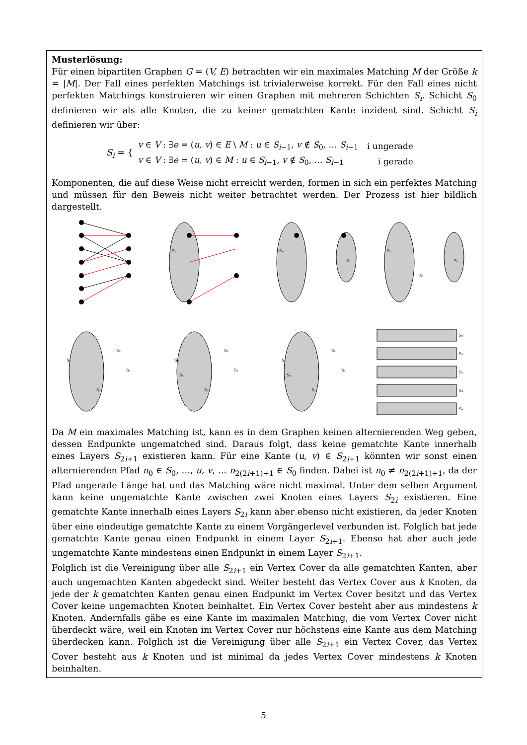Musterlösung:
Für einen bipartiten Graphen G = (V, E) betrachten wir ein maximales Matching M der Größe k = |M|. Der Fall eines perfekten Matchings ist trivialerweise korrekt. Für den Fall eines nicht perfekten Matchings konstruieren wir einen Graphen mit mehreren Schichten S<sub>i</sub>. Schicht S<sub>0</sub> definieren wir als alle Knoten, die zu keiner gematchten Kante inzident sind. Schicht S<sub>i</sub> definieren wir über:
S<sub>i</sub> = {
| v ∈ V : ∃ e = ( u, v ) ∈ E \ M : u ∈ S<sub>i−1</sub>, v ∉ S<sub>0</sub>, … S<sub>i−1</sub> | i ungerade |
| v ∈ V : ∃ e = ( u, v ) ∈ M : u ∈ S<sub>i−1</sub>, v ∉ S<sub>0</sub>, … S<sub>i−1</sub> | i gerade |
Komponenten, die auf diese Weise nicht erreicht werden, formen in sich ein perfektes Matching und müssen für den Beweis nicht weiter betrachtet werden. Der Prozess ist hier bildlich dargestellt.
S₀
S₀
S₁
S₀
S₁
S₂
S₀
S₁
S₂
S₃
S₀
S₁
S₂
S₃
S₄
S₀
S₁
S₂
S₃
S₄
S₀
S₁
S₂
S₃
S₄
Da M ein maximales Matching ist, kann es in dem Graphen keinen alternierenden Weg geben, dessen Endpunkte ungematched sind. Daraus folgt, dass keine gematchte Kante innerhalb eines Layers S<sub>2i+1</sub> existieren kann. Für eine Kante (u, v) ∈ S<sub>2i+1</sub> könnten wir sonst einen alternierenden Pfad n<sub>0</sub> ∈ S<sub>0</sub>, …, u, v, … n<sub>2(2i+1)+1</sub> ∈ S<sub>0</sub> finden. Dabei ist n<sub>0</sub> ≠ n<sub>2(2i+1)+1</sub>, da der Pfad ungerade Länge hat und das Matching wäre nicht maximal. Unter dem selben Argument kann keine ungematchte Kante zwischen zwei Knoten eines Layers S<sub>2i</sub> existieren. Eine gematchte Kante innerhalb eines Layers S<sub>2i</sub> kann aber ebenso nicht existieren, da jeder Knoten über eine eindeutige gematchte Kante zu einem Vorgängerlevel verbunden ist. Folglich hat jede gematchte Kante genau einen Endpunkt in einem Layer S<sub>2i+1</sub>. Ebenso hat aber auch jede ungematchte Kante mindestens einen Endpunkt in einem Layer S<sub>2i+1</sub>.
Folglich ist die Vereinigung über alle S<sub>2i+1</sub> ein Vertex Cover da alle gematchten Kanten, aber auch ungemachten Kanten abgedeckt sind. Weiter besteht das Vertex Cover aus k Knoten, da jede der k gematchten Kanten genau einen Endpunkt im Vertex Cover besitzt und das Vertex Cover keine ungemachten Knoten beinhaltet. Ein Vertex Cover besteht aber aus mindestens k Knoten. Andernfalls gäbe es eine Kante im maximalen Matching, die vom Vertex Cover nicht überdeckt wäre, weil ein Knoten im Vertex Cover nur höchstens eine Kante aus dem Matching überdecken kann. Folglich ist die Vereinigung über alle S<sub>2i+1</sub> ein Vertex Cover, das Vertex Cover besteht aus k Knoten und ist minimal da jedes Vertex Cover mindestens k Knoten beinhalten.
5